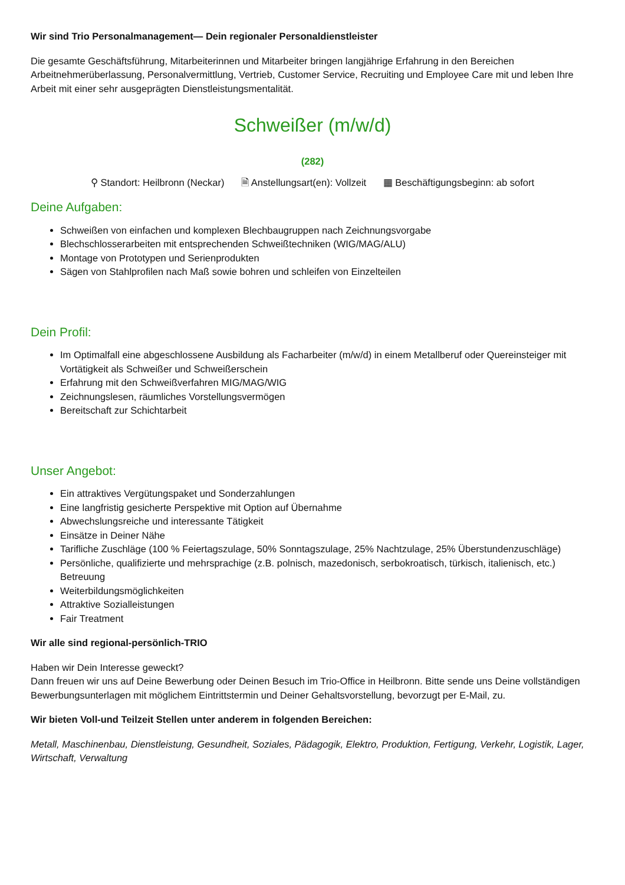Wir sind Trio Personalmanagement— Dein regionaler Personaldienstleister
Die gesamte Geschäftsführung, Mitarbeiterinnen und Mitarbeiter bringen langjährige Erfahrung in den Bereichen Arbeitnehmerüberlassung, Personalvermittlung, Vertrieb, Customer Service, Recruiting und Employee Care mit und leben Ihre Arbeit mit einer sehr ausgeprägten Dienstleistungsmentalität.
Schweißer (m/w/d)
(282)
⚲ Standort: Heilbronn (Neckar) 🗎 Anstellungsart(en): Vollzeit ▦ Beschäftigungsbeginn: ab sofort
Deine Aufgaben:
Schweißen von einfachen und komplexen Blechbaugruppen nach Zeichnungsvorgabe
Blechschlosserarbeiten mit entsprechenden Schweißtechniken (WIG/MAG/ALU)
Montage von Prototypen und Serienprodukten
Sägen von Stahlprofilen nach Maß sowie bohren und schleifen von Einzelteilen
Dein Profil:
Im Optimalfall eine abgeschlossene Ausbildung als Facharbeiter (m/w/d) in einem Metallberuf oder Quereinsteiger mit Vortätigkeit als Schweißer und Schweißerschein
Erfahrung mit den Schweißverfahren MIG/MAG/WIG
Zeichnungslesen, räumliches Vorstellungsvermögen
Bereitschaft zur Schichtarbeit
Unser Angebot:
Ein attraktives Vergütungspaket und Sonderzahlungen
Eine langfristig gesicherte Perspektive mit Option auf Übernahme
Abwechslungsreiche und interessante Tätigkeit
Einsätze in Deiner Nähe
Tarifliche Zuschläge (100 % Feiertagszulage, 50% Sonntagszulage, 25% Nachtzulage, 25% Überstundenzuschläge)
Persönliche, qualifizierte und mehrsprachige (z.B. polnisch, mazedonisch, serbokroatisch, türkisch, italienisch, etc.) Betreuung
Weiterbildungsmöglichkeiten
Attraktive Sozialleistungen
Fair Treatment
Wir alle sind regional-persönlich-TRIO
Haben wir Dein Interesse geweckt?
Dann freuen wir uns auf Deine Bewerbung oder Deinen Besuch im Trio-Office in Heilbronn. Bitte sende uns Deine vollständigen Bewerbungsunterlagen mit möglichem Eintrittstermin und Deiner Gehaltsvorstellung, bevorzugt per E-Mail, zu.
Wir bieten Voll-und Teilzeit Stellen unter anderem in folgenden Bereichen:
Metall, Maschinenbau, Dienstleistung, Gesundheit, Soziales, Pädagogik, Elektro, Produktion, Fertigung, Verkehr, Logistik, Lager, Wirtschaft, Verwaltung